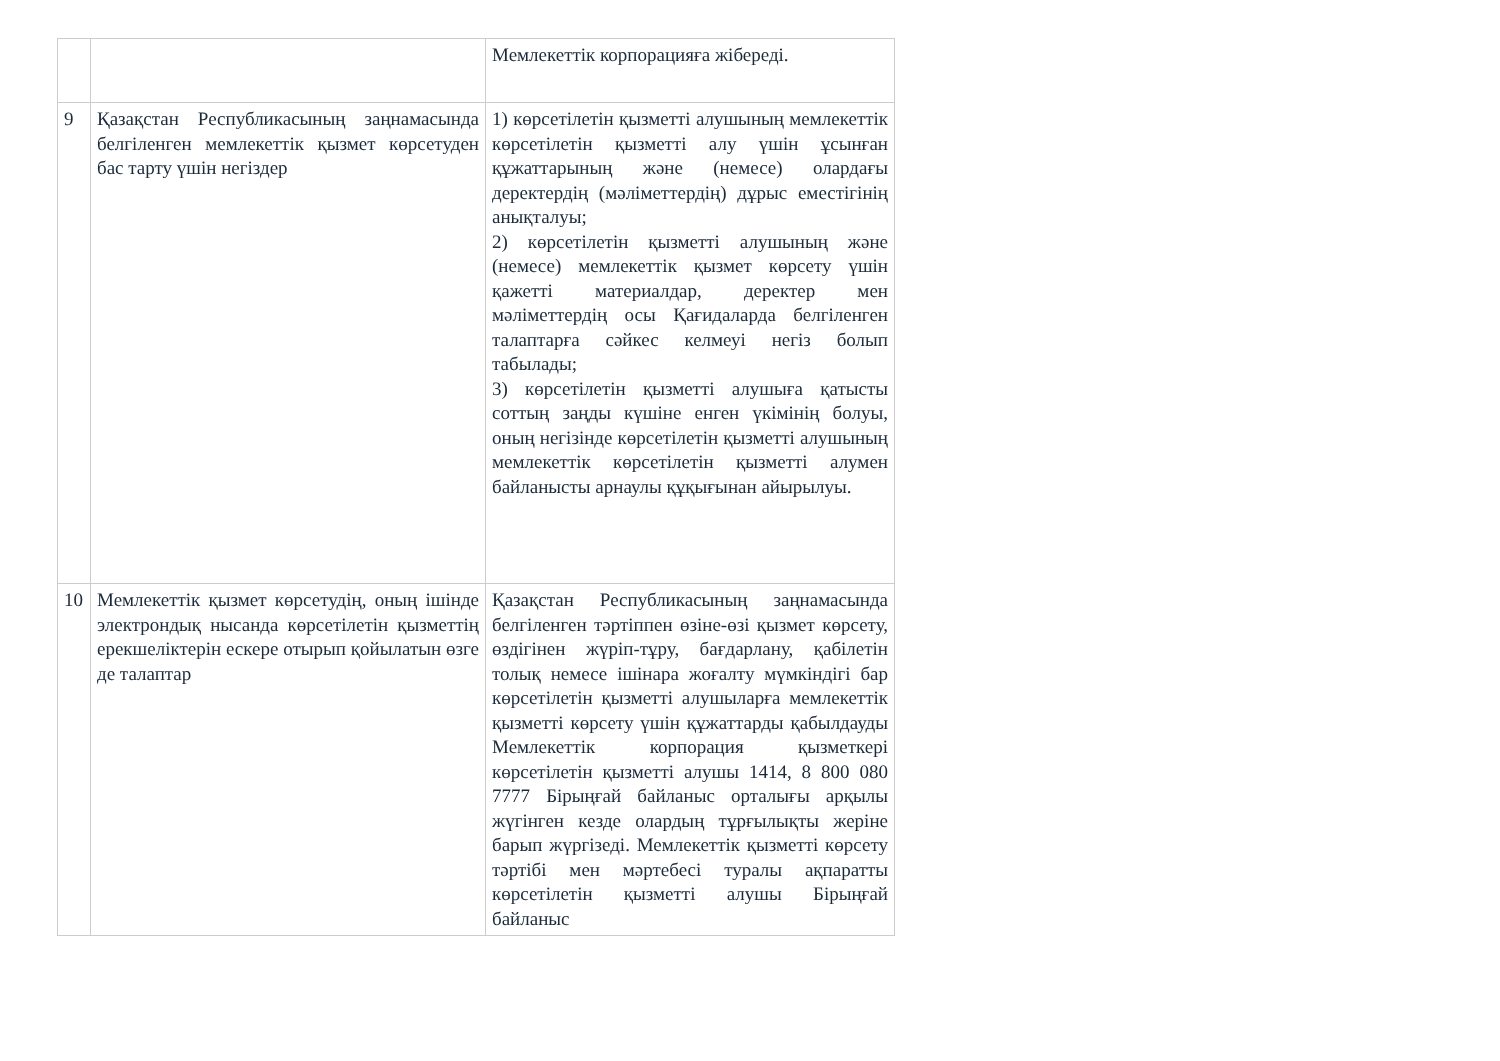| | | Мемлекеттік корпорацияға жібереді. |
| 9 | Қазақстан Республикасының заңнамасында белгіленген мемлекеттік қызмет көрсетуден бас тарту үшін негіздер | 1) көрсетілетін қызметті алушының мемлекеттік көрсетілетін қызметті алу үшін ұсынған құжаттарының және (немесе) олардағы деректердің (мәліметтердің) дұрыс еместігінің анықталуы; 2) көрсетілетін қызметті алушының және (немесе) мемлекеттік қызмет көрсету үшін қажетті материалдар, деректер мен мәліметтердің осы Қағидаларда белгіленген талаптарға сәйкес келмеуі негіз болып табылады; 3) көрсетілетін қызметті алушыға қатысты соттың заңды күшіне енген үкімінің болуы, оның негізінде көрсетілетін қызметті алушының мемлекеттік көрсетілетін қызметті алумен байланысты арнаулы құқығынан айырылуы. |
| 10 | Мемлекеттік қызмет көрсетудің, оның ішінде электрондық нысанда көрсетілетін қызметтің ерекшеліктерін ескере отырып қойылатын өзге де талаптар | Қазақстан Республикасының заңнамасында белгіленген тәртіппен өзіне-өзі қызмет көрсету, өздігінен жүріп-тұру, бағдарлану, қабілетін толық немесе ішінара жоғалту мүмкіндігі бар көрсетілетін қызметті алушыларға мемлекеттік қызметті көрсету үшін құжаттарды қабылдауды Мемлекеттік корпорация қызметкері көрсетілетін қызметті алушы 1414, 8 800 080 7777 Бірыңғай байланыс орталығы арқылы жүгінген кезде олардың тұрғылықты жеріне барып жүргізеді. Мемлекеттік қызметті көрсету тәртібі мен мәртебесі туралы ақпаратты көрсетілетін қызметті алушы Бірыңғай байланыс |